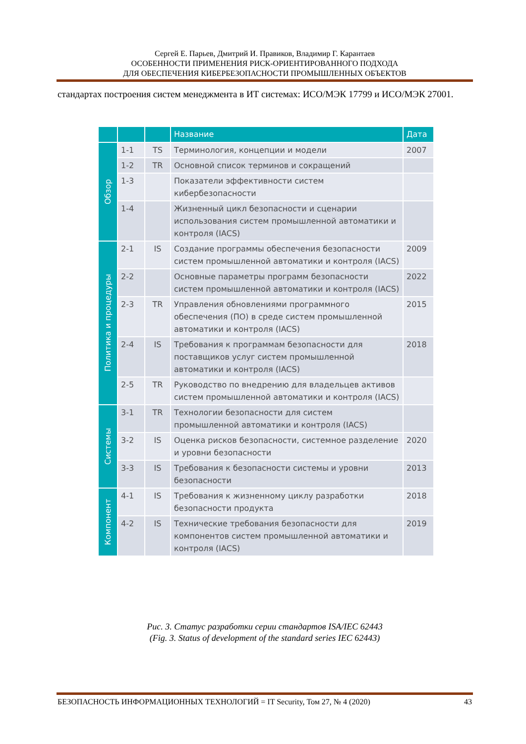Сергей Е. Парьев, Дмитрий И. Правиков, Владимир Г. Карантаев
ОСОБЕННОСТИ ПРИМЕНЕНИЯ РИСК-ОРИЕНТИРОВАННОГО ПОДХОДА
ДЛЯ ОБЕСПЕЧЕНИЯ КИБЕРБЕЗОПАСНОСТИ ПРОМЫШЛЕННЫХ ОБЪЕКТОВ
стандартах построения систем менеджмента в ИТ системах: ИСО/МЭК 17799 и ИСО/МЭК 27001.
| | | | Название | Дата |
| --- | --- | --- | --- | --- |
| Обзор | 1-1 | TS | Терминология, концепции и модели | 2007 |
| | 1-2 | TR | Основной список терминов и сокращений | |
| | 1-3 | | Показатели эффективности систем кибербезопасности | |
| | 1-4 | | Жизненный цикл безопасности и сценарии использования систем промышленной автоматики и контроля (IACS) | |
| Политика и процедуры | 2-1 | IS | Создание программы обеспечения безопасности систем промышленной автоматики и контроля (IACS) | 2009 |
| | 2-2 | | Основные параметры программ безопасности систем промышленной автоматики и контроля (IACS) | 2022 |
| | 2-3 | TR | Управления обновлениями программного обеспечения (ПО) в среде систем промышленной автоматики и контроля (IACS) | 2015 |
| | 2-4 | IS | Требования к программам безопасности для поставщиков услуг систем промышленной автоматики и контроля (IACS) | 2018 |
| | 2-5 | TR | Руководство по внедрению для владельцев активов систем промышленной автоматики и контроля (IACS) | |
| Системы | 3-1 | TR | Технологии безопасности для систем промышленной автоматики и контроля (IACS) | |
| | 3-2 | IS | Оценка рисков безопасности, системное разделение и уровни безопасности | 2020 |
| | 3-3 | IS | Требования к безопасности системы и уровни безопасности | 2013 |
| Компонент | 4-1 | IS | Требования к жизненному циклу разработки безопасности продукта | 2018 |
| | 4-2 | IS | Технические требования безопасности для компонентов систем промышленной автоматики и контроля (IACS) | 2019 |
Рис. 3. Статус разработки серии стандартов ISA/IEC 62443
(Fig. 3. Status of development of the standard series IEC 62443)
БЕЗОПАСНОСТЬ ИНФОРМАЦИОННЫХ ТЕХНОЛОГИЙ = IT Security, Том 27, № 4 (2020) 43